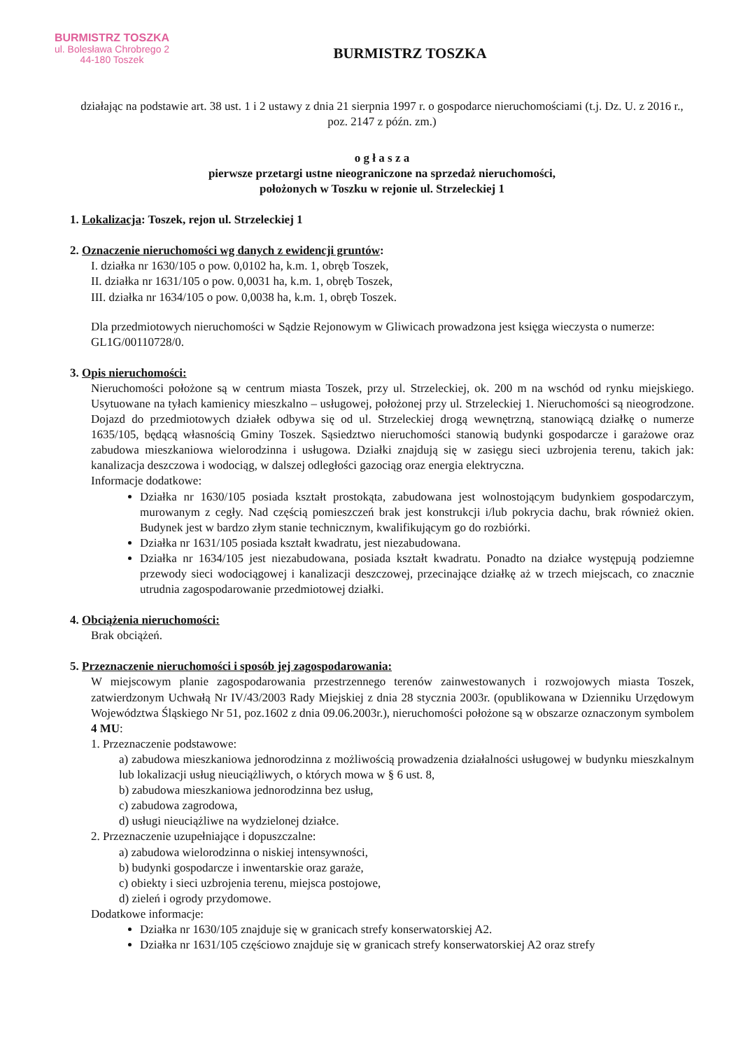BURMISTRZ TOSZKA
ul. Bolesława Chrobrego 2
44-180 Toszek
BURMISTRZ TOSZKA
działając na podstawie art. 38 ust. 1 i 2 ustawy z dnia 21 sierpnia 1997 r. o gospodarce nieruchomościami (t.j. Dz. U. z 2016 r., poz. 2147 z późn. zm.)
o g ł a s z a
pierwsze przetargi ustne nieograniczone na sprzedaż nieruchomości,
położonych w Toszku w rejonie ul. Strzeleckiej 1
1. Lokalizacja: Toszek, rejon ul. Strzeleckiej 1
2. Oznaczenie nieruchomości wg danych z ewidencji gruntów:
I. działka nr 1630/105 o pow. 0,0102 ha, k.m. 1, obręb Toszek,
II. działka nr 1631/105 o pow. 0,0031 ha, k.m. 1, obręb Toszek,
III. działka nr 1634/105 o pow. 0,0038 ha, k.m. 1, obręb Toszek.
Dla przedmiotowych nieruchomości w Sądzie Rejonowym w Gliwicach prowadzona jest księga wieczysta o numerze: GL1G/00110728/0.
3. Opis nieruchomości:
Nieruchomości położone są w centrum miasta Toszek, przy ul. Strzeleckiej, ok. 200 m na wschód od rynku miejskiego. Usytuowane na tyłach kamienicy mieszkalno – usługowej, położonej przy ul. Strzeleckiej 1. Nieruchomości są nieogrodzone. Dojazd do przedmiotowych działek odbywa się od ul. Strzeleckiej drogą wewnętrzną, stanowiącą działkę o numerze 1635/105, będącą własnością Gminy Toszek. Sąsiedztwo nieruchomości stanowią budynki gospodarcze i garażowe oraz zabudowa mieszkaniowa wielorodzinna i usługowa. Działki znajdują się w zasięgu sieci uzbrojenia terenu, takich jak: kanalizacja deszczowa i wodociąg, w dalszej odległości gazociąg oraz energia elektryczna.
Informacje dodatkowe:
Działka nr 1630/105 posiada kształt prostokąta, zabudowana jest wolnostojącym budynkiem gospodarczym, murowanym z cegły. Nad częścią pomieszczeń brak jest konstrukcji i/lub pokrycia dachu, brak również okien. Budynek jest w bardzo złym stanie technicznym, kwalifikującym go do rozbiórki.
Działka nr 1631/105 posiada kształt kwadratu, jest niezabudowana.
Działka nr 1634/105 jest niezabudowana, posiada kształt kwadratu. Ponadto na działce występują podziemne przewody sieci wodociągowej i kanalizacji deszczowej, przecinające działkę aż w trzech miejscach, co znacznie utrudnia zagospodarowanie przedmiotowej działki.
4. Obciążenia nieruchomości:
Brak obciążeń.
5. Przeznaczenie nieruchomości i sposób jej zagospodarowania:
W miejscowym planie zagospodarowania przestrzennego terenów zainwestowanych i rozwojowych miasta Toszek, zatwierdzonym Uchwałą Nr IV/43/2003 Rady Miejskiej z dnia 28 stycznia 2003r. (opublikowana w Dzienniku Urzędowym Województwa Śląskiego Nr 51, poz.1602 z dnia 09.06.2003r.), nieruchomości położone są w obszarze oznaczonym symbolem 4 MU:
1. Przeznaczenie podstawowe:
a) zabudowa mieszkaniowa jednorodzinna z możliwością prowadzenia działalności usługowej w budynku mieszkalnym lub lokalizacji usług nieuciążliwych, o których mowa w § 6 ust. 8,
b) zabudowa mieszkaniowa jednorodzinna bez usług,
c) zabudowa zagrodowa,
d) usługi nieuciążliwe na wydzielonej działce.
2. Przeznaczenie uzupełniające i dopuszczalne:
a) zabudowa wielorodzinna o niskiej intensywności,
b) budynki gospodarcze i inwentarskie oraz garaże,
c) obiekty i sieci uzbrojenia terenu, miejsca postojowe,
d) zieleń i ogrody przydomowe.
Dodatkowe informacje:
Działka nr 1630/105 znajduje się w granicach strefy konserwatorskiej A2.
Działka nr 1631/105 częściowo znajduje się w granicach strefy konserwatorskiej A2 oraz strefy